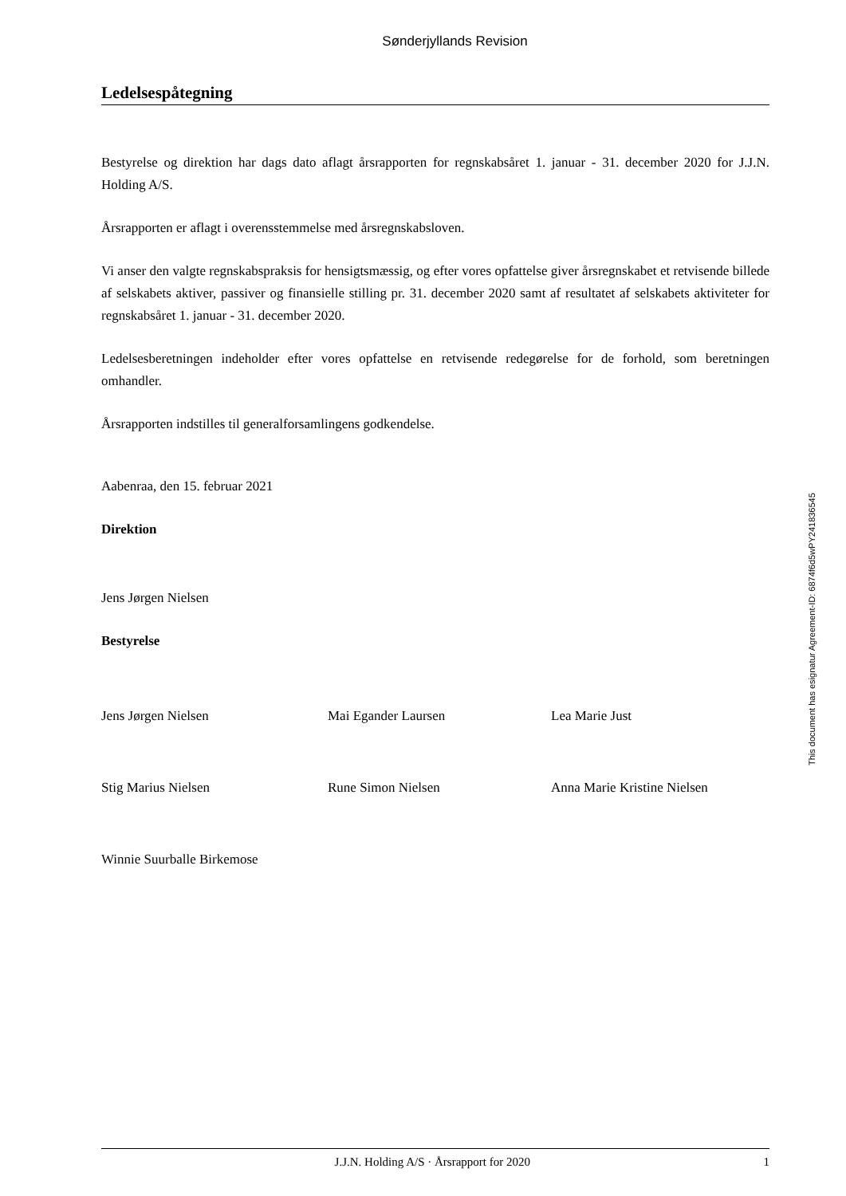Sønderjyllands Revision
Ledelsespåtegning
Bestyrelse og direktion har dags dato aflagt årsrapporten for regnskabsåret 1. januar - 31. december 2020 for J.J.N. Holding A/S.
Årsrapporten er aflagt i overensstemmelse med årsregnskabsloven.
Vi anser den valgte regnskabspraksis for hensigtsmæssig, og efter vores opfattelse giver årsregnskabet et retvisende billede af selskabets aktiver, passiver og finansielle stilling pr. 31. december 2020 samt af resultatet af selskabets aktiviteter for regnskabsåret 1. januar - 31. december 2020.
Ledelsesberetningen indeholder efter vores opfattelse en retvisende redegørelse for de forhold, som beretningen omhandler.
Årsrapporten indstilles til generalforsamlingens godkendelse.
Aabenraa, den 15. februar 2021
Direktion
Jens Jørgen Nielsen
Bestyrelse
Jens Jørgen Nielsen Mai Egander Laursen Lea Marie Just
Stig Marius Nielsen Rune Simon Nielsen Anna Marie Kristine Nielsen
Winnie Suurballe Birkemose
This document has esignatur Agreement-ID: 6874f6d5wPY241836545
J.J.N. Holding A/S · Årsrapport for 2020 1